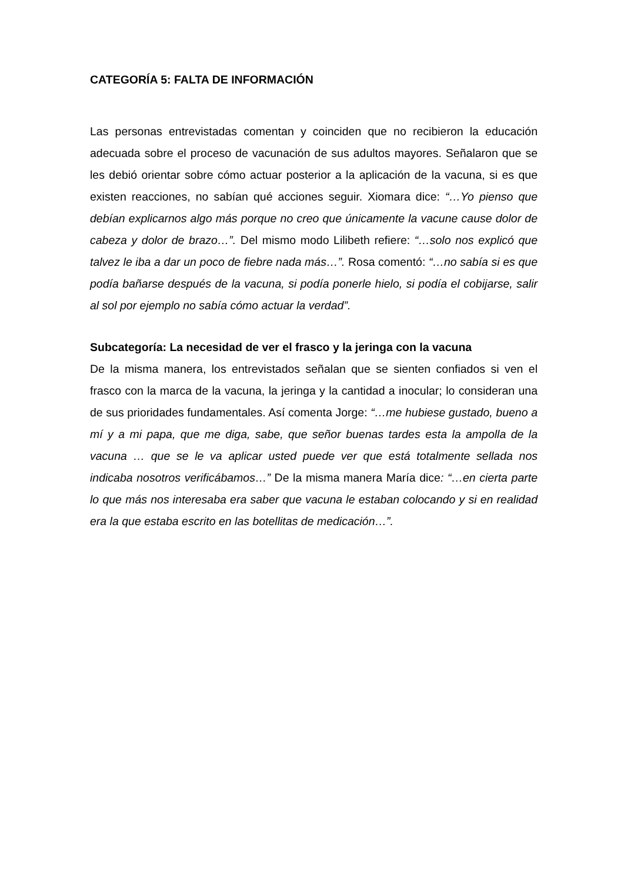CATEGORÍA 5: FALTA DE INFORMACIÓN
Las personas entrevistadas comentan y coinciden que no recibieron la educación adecuada sobre el proceso de vacunación de sus adultos mayores. Señalaron que se les debió orientar sobre cómo actuar posterior a la aplicación de la vacuna, si es que existen reacciones, no sabían qué acciones seguir. Xiomara dice: “…Yo pienso que debían explicarnos algo más porque no creo que únicamente la vacune cause dolor de cabeza y dolor de brazo…”. Del mismo modo Lilibeth refiere: “…solo nos explicó que talvez le iba a dar un poco de fiebre nada más…”. Rosa comentó: “…no sabía si es que podía bañarse después de la vacuna, si podía ponerle hielo, si podía el cobijarse, salir al sol por ejemplo no sabía cómo actuar la verdad”.
Subcategoría: La necesidad de ver el frasco y la jeringa con la vacuna
De la misma manera, los entrevistados señalan que se sienten confiados si ven el frasco con la marca de la vacuna, la jeringa y la cantidad a inocular; lo consideran una de sus prioridades fundamentales. Así comenta Jorge: “…me hubiese gustado, bueno a mí y a mi papa, que me diga, sabe, que señor buenas tardes esta la ampolla de la vacuna … que se le va aplicar usted puede ver que está totalmente sellada nos indicaba nosotros verificábamos…” De la misma manera María dice: “…en cierta parte lo que más nos interesaba era saber que vacuna le estaban colocando y si en realidad era la que estaba escrito en las botellitas de medicación…”.